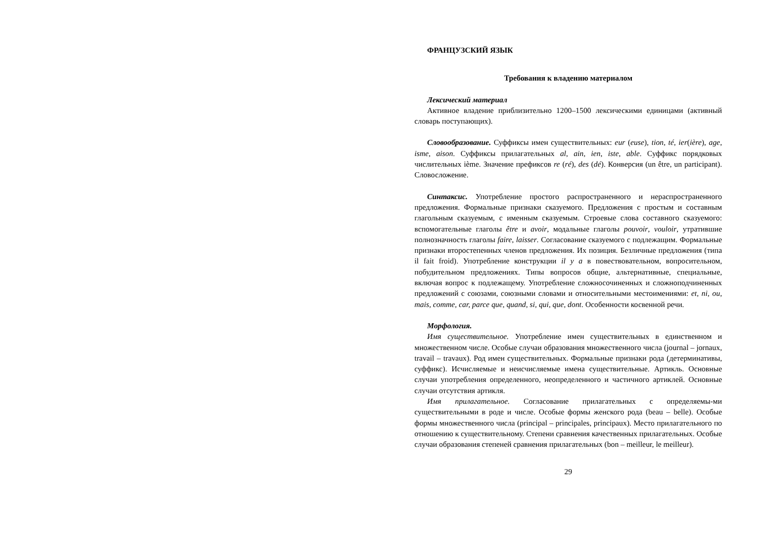ФРАНЦУЗСКИЙ ЯЗЫК
Требования к владению материалом
Лексический материал
Активное владение приблизительно 1200–1500 лексическими единицами (активный словарь поступающих).
Словообразование. Суффиксы имен существительных: eur (euse), tion, té, ier(ière), age, isme, aison. Суффиксы прилагательных al, ain, ien, iste, able. Суффикс порядковых числительных ième. Значение префиксов re (ré), des (dé). Конверсия (un être, un participant). Словосложение.
Синтаксис. Употребление простого распространенного и нераспространенного предложения. Формальные признаки сказуемого. Предложения с простым и составным глагольным сказуемым, с именным сказуемым. Строевые слова составного сказуемого: вспомогательные глаголы être и avoir, модальные глаголы pouvoir, vouloir, утратившие полнозначность глаголы faire, laisser. Согласование сказуемого с подлежащим. Формальные признаки второстепенных членов предложения. Их позиция. Безличные предложения (типа il fait froid). Употребление конструкции il y a в повествовательном, вопросительном, побудительном предложениях. Типы вопросов общие, альтернативные, специальные, включая вопрос к подлежащему. Употребление сложносочиненных и сложноподчиненных предложений с союзами, союзными словами и относительными местоимениями: et, ni, ou, mais, comme, car, parce que, quand, si, qui, que, dont. Особенности косвенной речи.
Морфология.
Имя существительное. Употребление имен существительных в единственном и множественном числе. Особые случаи образования множественного числа (journal – jornaux, travail – travaux). Род имен существительных. Формальные признаки рода (детерминативы, суффикс). Исчисляемые и неисчисляемые имена существительные. Артикль. Основные случаи употребления определенного, неопределенного и частичного артиклей. Основные случаи отсутствия артикля.
Имя прилагательное. Согласование прилагательных с определяемы-ми существительными в роде и числе. Особые формы женского рода (beau – belle). Особые формы множественного числа (principal – principales, principaux). Место прилагательного по отношению к существительному. Степени сравнения качественных прилагательных. Особые случаи образования степеней сравнения прилагательных (bon – meilleur, le meilleur).
29